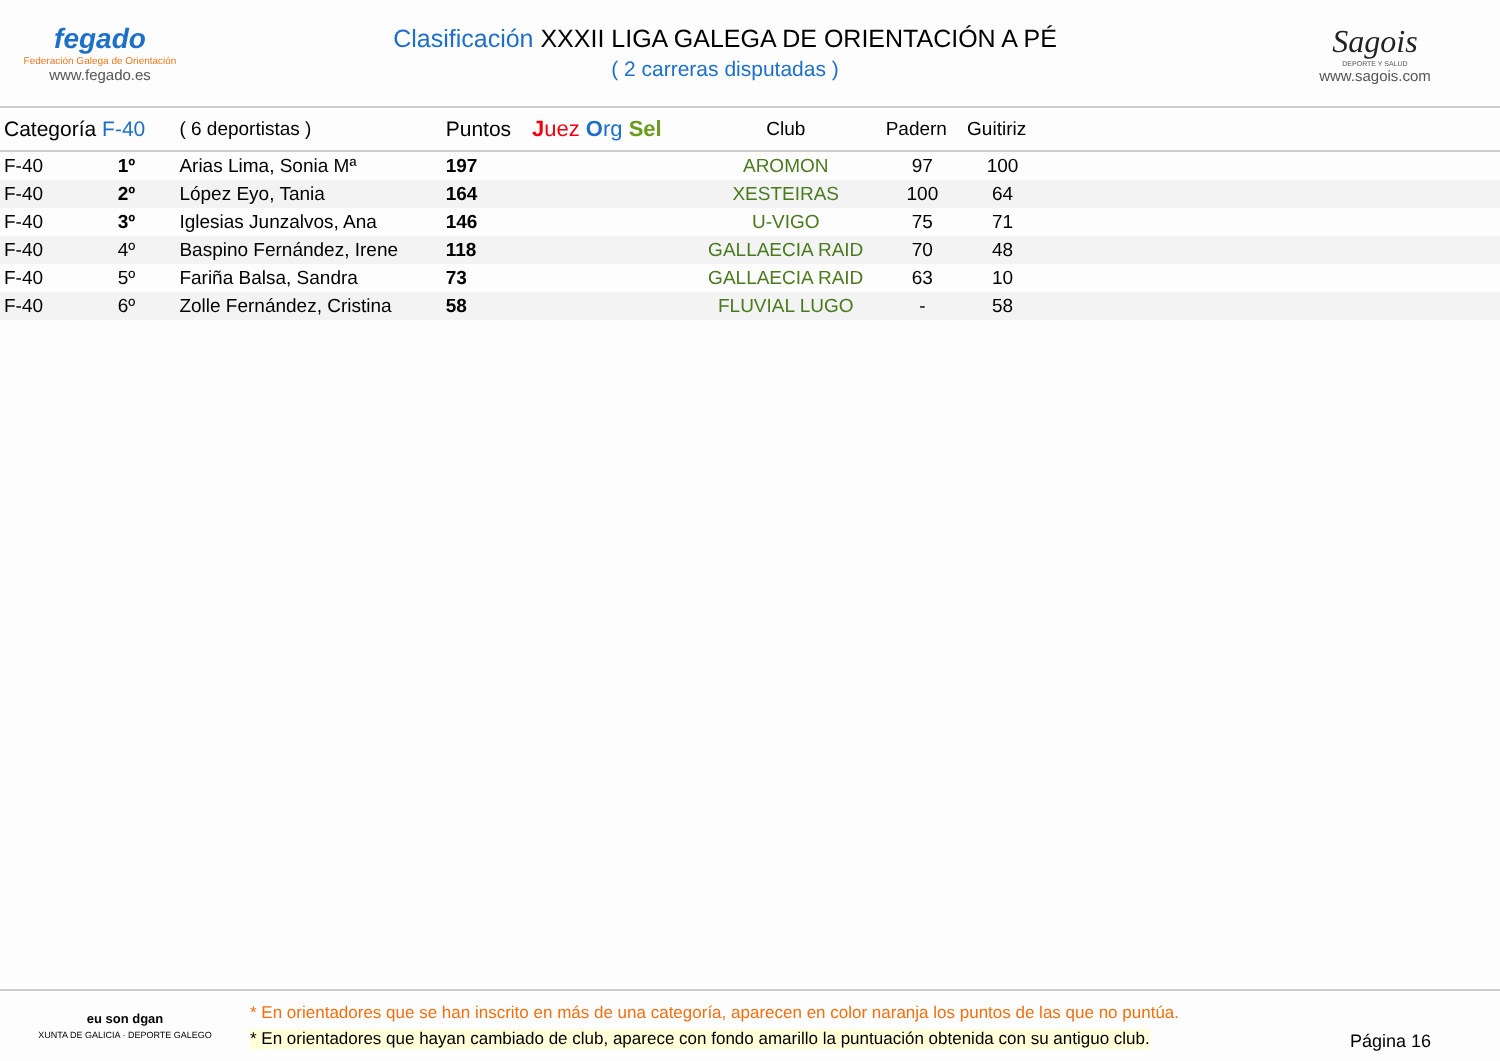fegado
Federación Galega de Orientación
www.fegado.es
Clasificación XXXII LIGA GALEGA DE ORIENTACIÓN A PÉ
( 2 carreras disputadas )
Sagois
DEPORTE Y SALUD
www.sagois.com
| Categoría F-40 | | ( 6 deportistas ) | Puntos | J uez O rg Sel | Club | Padern | Guitiriz | |
| --- | --- | --- | --- | --- | --- | --- | --- | --- |
| F-40 | 1º | Arias Lima, Sonia Mª | 197 | | AROMON | 97 | 100 | |
| F-40 | 2º | López Eyo, Tania | 164 | | XESTEIRAS | 100 | 64 | |
| F-40 | 3º | Iglesias Junzalvos, Ana | 146 | | U-VIGO | 75 | 71 | |
| F-40 | 4º | Baspino Fernández, Irene | 118 | | GALLAECIA RAID | 70 | 48 | |
| F-40 | 5º | Fariña Balsa, Sandra | 73 | | GALLAECIA RAID | 63 | 10 | |
| F-40 | 6º | Zolle Fernández, Cristina | 58 | | FLUVIAL LUGO | - | 58 | |
eu son dgan
XUNTA DE GALICIA · DEPORTE GALEGO
* En orientadores que se han inscrito en más de una categoría, aparecen en color naranja los puntos de las que no puntúa.
* En orientadores que hayan cambiado de club, aparece con fondo amarillo la puntuación obtenida con su antiguo club.
Página 16